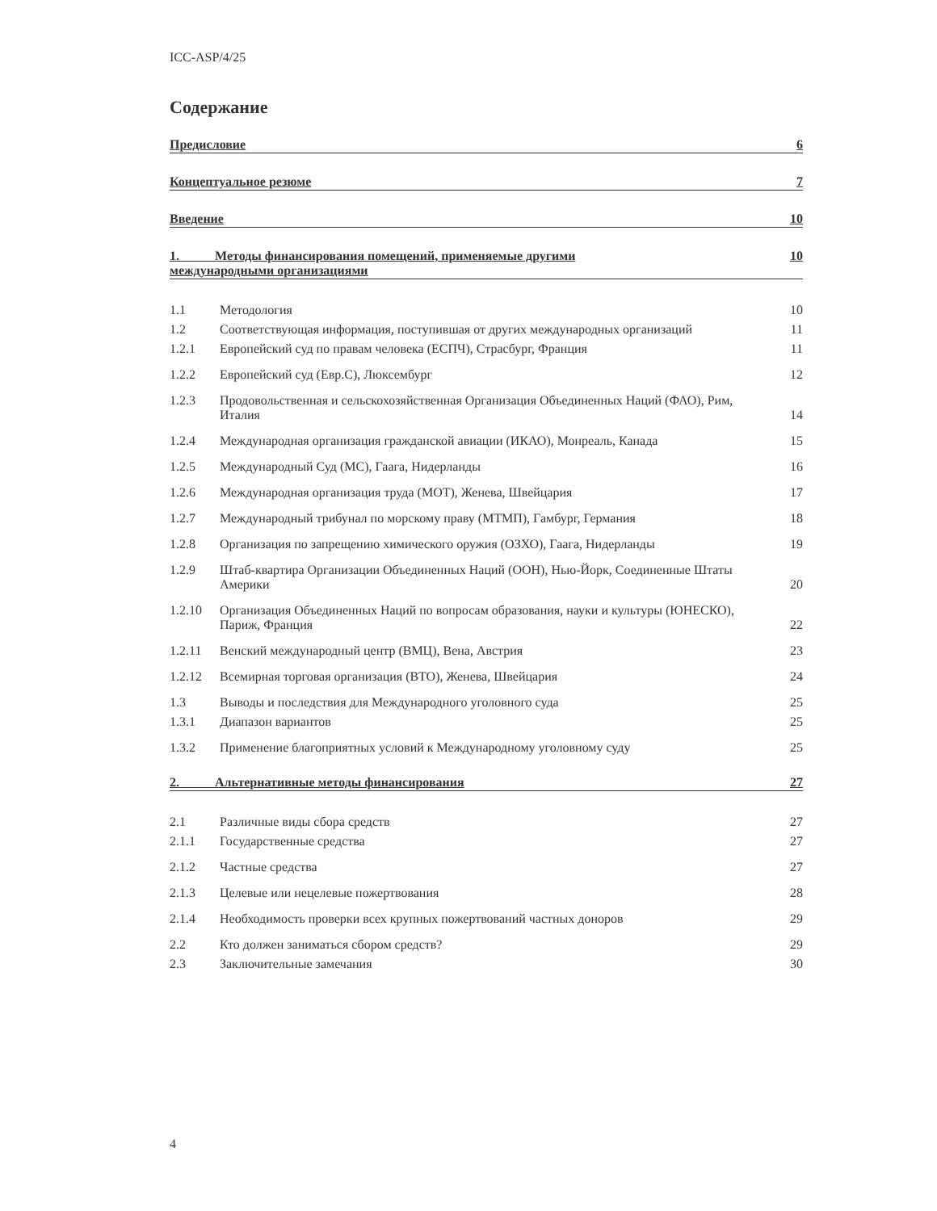ICC-ASP/4/25
Содержание
Предисловие 6
Концептуальное резюме 7
Введение 10
1. Методы финансирования помещений, применяемые другими
международными организациями 10
| 1.1 | Методология | 10 |
| 1.2 | Соответствующая информация, поступившая от других международных организаций | 11 |
| 1.2.1 | Европейский суд по правам человека (ЕСПЧ), Страсбург, Франция | 11 |
| 1.2.2 | Европейский суд (Евр.С), Люксембург | 12 |
| 1.2.3 | Продовольственная и сельскохозяйственная Организация Объединенных Наций (ФАО), Рим, Италия | 14 |
| 1.2.4 | Международная организация гражданской авиации (ИКАО), Монреаль, Канада | 15 |
| 1.2.5 | Международный Суд (МС), Гаага, Нидерланды | 16 |
| 1.2.6 | Международная организация труда (МОТ), Женева, Швейцария | 17 |
| 1.2.7 | Международный трибунал по морскому праву (МТМП), Гамбург, Германия | 18 |
| 1.2.8 | Организация по запрещению химического оружия (ОЗХО), Гаага, Нидерланды | 19 |
| 1.2.9 | Штаб-квартира Организации Объединенных Наций (ООН), Нью-Йорк, Соединенные Штаты Америки | 20 |
| 1.2.10 | Организация Объединенных Наций по вопросам образования, науки и культуры (ЮНЕСКО), Париж, Франция | 22 |
| 1.2.11 | Венский международный центр (ВМЦ), Вена, Австрия | 23 |
| 1.2.12 | Всемирная торговая организация (ВТО), Женева, Швейцария | 24 |
| 1.3 | Выводы и последствия для Международного уголовного суда | 25 |
| 1.3.1 | Диапазон вариантов | 25 |
| 1.3.2 | Применение благоприятных условий к Международному уголовному суду | 25 |
2. Альтернативные методы финансирования 27
| 2.1 | Различные виды сбора средств | 27 |
| 2.1.1 | Государственные средства | 27 |
| 2.1.2 | Частные средства | 27 |
| 2.1.3 | Целевые или нецелевые пожертвования | 28 |
| 2.1.4 | Необходимость проверки всех крупных пожертвований частных доноров | 29 |
| 2.2 | Кто должен заниматься сбором средств? | 29 |
| 2.3 | Заключительные замечания | 30 |
4